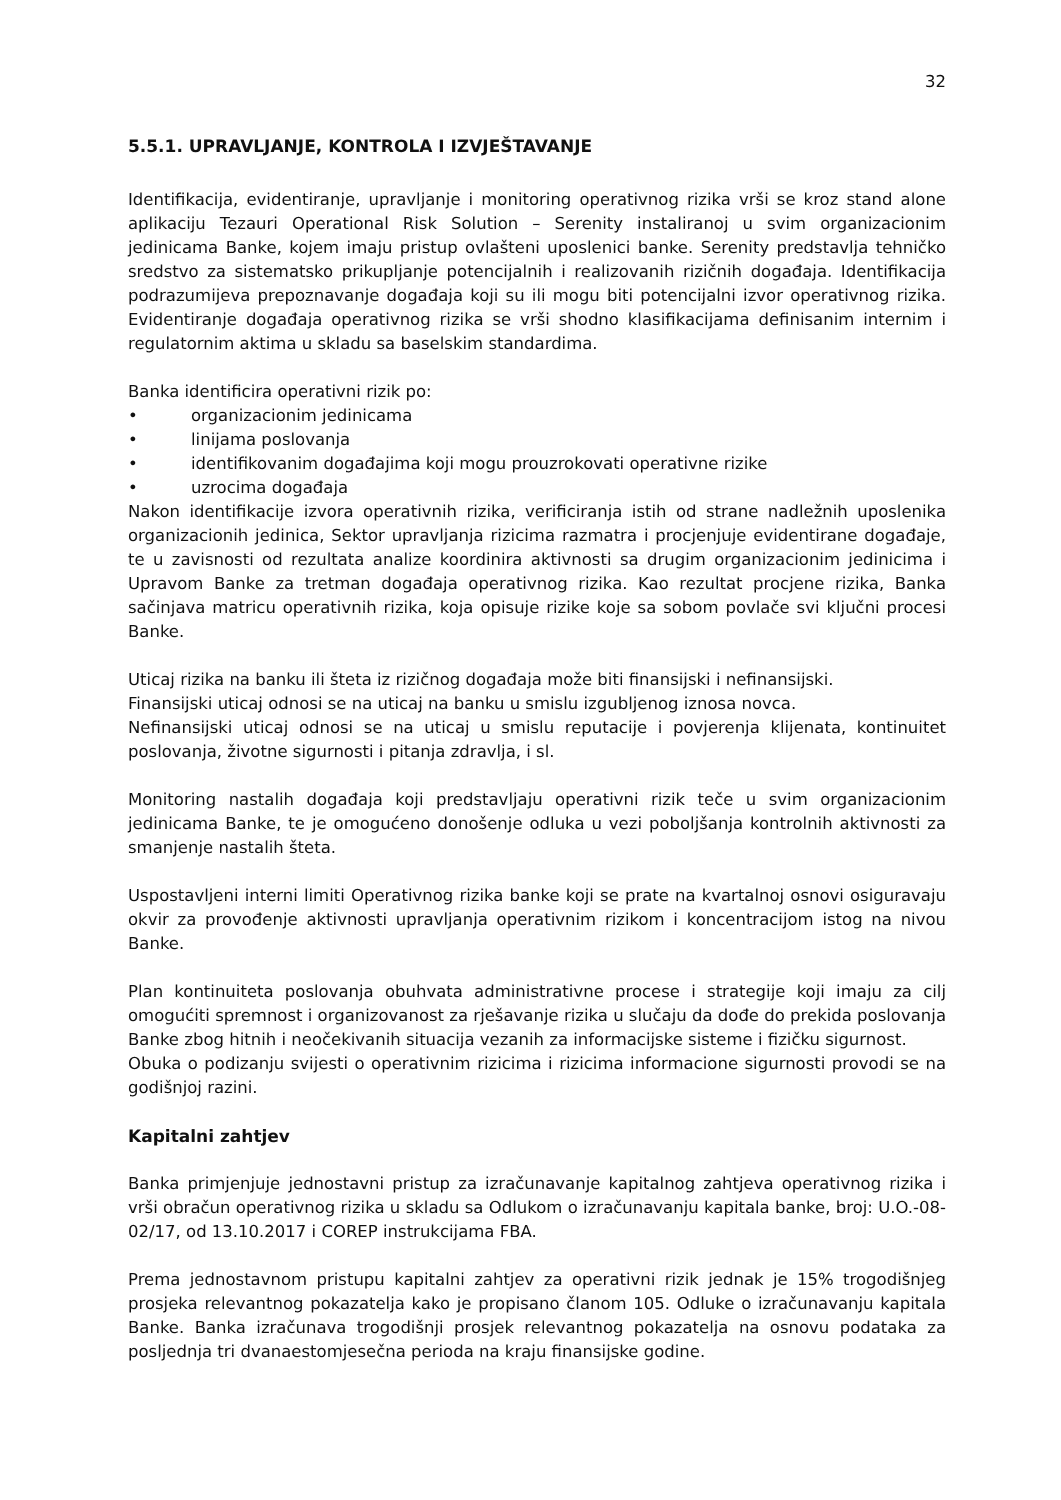32
5.5.1. UPRAVLJANJE, KONTROLA I IZVJEŠTAVANJE
Identifikacija, evidentiranje, upravljanje i monitoring operativnog rizika vrši se kroz stand alone aplikaciju Tezauri Operational Risk Solution – Serenity instaliranoj u svim organizacionim jedinicama Banke, kojem imaju pristup ovlašteni uposlenici banke. Serenity predstavlja tehničko sredstvo za sistematsko prikupljanje potencijalnih i realizovanih rizičnih događaja. Identifikacija podrazumijeva prepoznavanje događaja koji su ili mogu biti potencijalni izvor operativnog rizika. Evidentiranje događaja operativnog rizika se vrši shodno klasifikacijama definisanim internim i regulatornim aktima u skladu sa baselskim standardima.
Banka identificira operativni rizik po:
• organizacionim jedinicama
• linijama poslovanja
• identifikovanim događajima koji mogu prouzrokovati operativne rizike
• uzrocima događaja
Nakon identifikacije izvora operativnih rizika, verificiranja istih od strane nadležnih uposlenika organizacionih jedinica, Sektor upravljanja rizicima razmatra i procjenjuje evidentirane događaje, te u zavisnosti od rezultata analize koordinira aktivnosti sa drugim organizacionim jedinicima i Upravom Banke za tretman događaja operativnog rizika. Kao rezultat procjene rizika, Banka sačinjava matricu operativnih rizika, koja opisuje rizike koje sa sobom povlače svi ključni procesi Banke.
Uticaj rizika na banku ili šteta iz rizičnog događaja može biti finansijski i nefinansijski.
Finansijski uticaj odnosi se na uticaj na banku u smislu izgubljenog iznosa novca.
Nefinansijski uticaj odnosi se na uticaj u smislu reputacije i povjerenja klijenata, kontinuitet poslovanja, životne sigurnosti i pitanja zdravlja, i sl.
Monitoring nastalih događaja koji predstavljaju operativni rizik teče u svim organizacionim jedinicama Banke, te je omogućeno donošenje odluka u vezi poboljšanja kontrolnih aktivnosti za smanjenje nastalih šteta.
Uspostavljeni interni limiti Operativnog rizika banke koji se prate na kvartalnoj osnovi osiguravaju okvir za provođenje aktivnosti upravljanja operativnim rizikom i koncentracijom istog na nivou Banke.
Plan kontinuiteta poslovanja obuhvata administrativne procese i strategije koji imaju za cilj omogućiti spremnost i organizovanost za rješavanje rizika u slučaju da dođe do prekida poslovanja Banke zbog hitnih i neočekivanih situacija vezanih za informacijske sisteme i fizičku sigurnost.
Obuka o podizanju svijesti o operativnim rizicima i rizicima informacione sigurnosti provodi se na godišnjoj razini.
Kapitalni zahtjev
Banka primjenjuje jednostavni pristup za izračunavanje kapitalnog zahtjeva operativnog rizika i vrši obračun operativnog rizika u skladu sa Odlukom o izračunavanju kapitala banke, broj: U.O.-08-02/17, od 13.10.2017 i COREP instrukcijama FBA.
Prema jednostavnom pristupu kapitalni zahtjev za operativni rizik jednak je 15% trogodišnjeg prosjeka relevantnog pokazatelja kako je propisano članom 105. Odluke o izračunavanju kapitala Banke. Banka izračunava trogodišnji prosjek relevantnog pokazatelja na osnovu podataka za posljednja tri dvanaestomjesečna perioda na kraju finansijske godine.